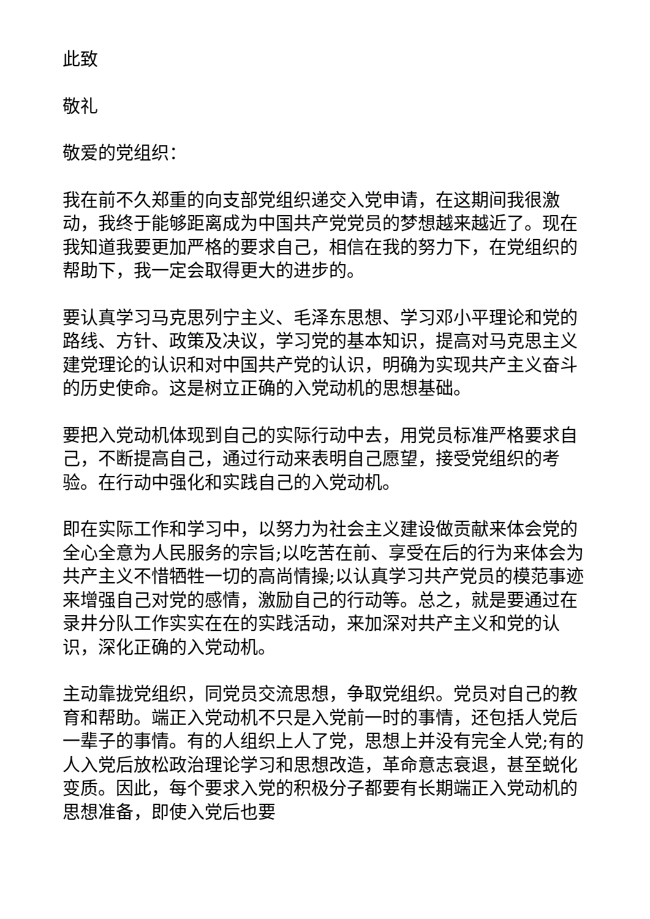此致
敬礼
敬爱的党组织：
我在前不久郑重的向支部党组织递交入党申请，在这期间我很激动，我终于能够距离成为中国共产党党员的梦想越来越近了。现在我知道我要更加严格的要求自己，相信在我的努力下，在党组织的帮助下，我一定会取得更大的进步的。
要认真学习马克思列宁主义、毛泽东思想、学习邓小平理论和党的路线、方针、政策及决议，学习党的基本知识，提高对马克思主义建党理论的认识和对中国共产党的认识，明确为实现共产主义奋斗的历史使命。这是树立正确的入党动机的思想基础。
要把入党动机体现到自己的实际行动中去，用党员标准严格要求自己，不断提高自己，通过行动来表明自己愿望，接受党组织的考验。在行动中强化和实践自己的入党动机。
即在实际工作和学习中，以努力为社会主义建设做贡献来体会党的全心全意为人民服务的宗旨;以吃苦在前、享受在后的行为来体会为共产主义不惜牺牲一切的高尚情操;以认真学习共产党员的模范事迹来增强自己对党的感情，激励自己的行动等。总之，就是要通过在录井分队工作实实在在的实践活动，来加深对共产主义和党的认识，深化正确的入党动机。
主动靠拢党组织，同党员交流思想，争取党组织。党员对自己的教育和帮助。端正入党动机不只是入党前一时的事情，还包括人党后一辈子的事情。有的人组织上人了党，思想上并没有完全人党;有的人入党后放松政治理论学习和思想改造，革命意志衰退，甚至蜕化变质。因此，每个要求入党的积极分子都要有长期端正入党动机的思想准备，即使入党后也要